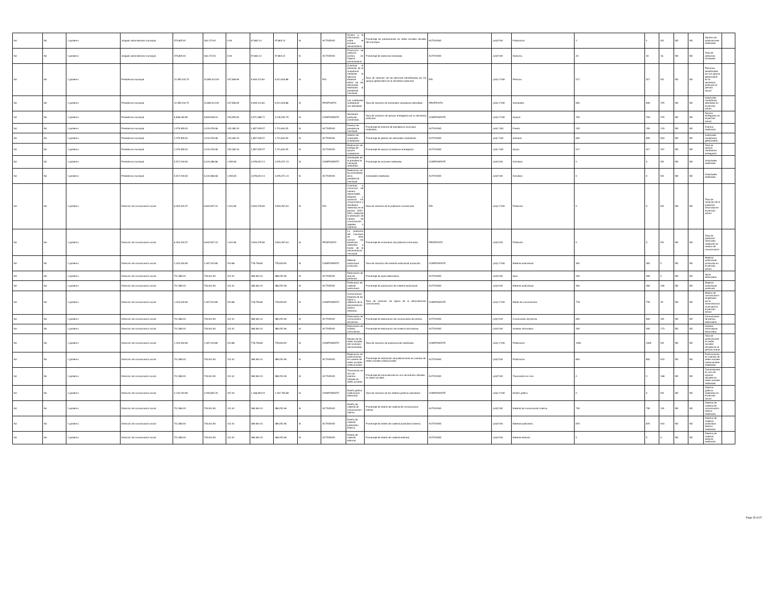| Nd | Nd | 1 gobierno | Juzgado administrativo municipal | 370,825.01 | 184,173.91 | 0.00 | 97,863.14 | 97,863.14 | SI | ACTIVIDAD | Acceso a la información sobre el proceso administrativo. | Porcentaje de publicaciones en redes sociales oficiales del municipio. | ACTIVIDAD | (a/b)*100 | Publicación. | 4 | 4 | ND | ND | ND | Número de publicaciones realizadas. | |
| Nd | Nd | 1 gobierno | Juzgado administrativo municipal | 370,825.01 | 184,173.91 | 0.00 | 97,863.14 | 97,863.14 | SI | ACTIVIDAD | Proporción de asesoría jurídica en materia administrativa. | Porcentaje de asesorías brindadas. | ACTIVIDAD | (a/b)*100 | Asesoría. | 40 | 40 | 18 | ND | ND | Total de asesorías brindadas. | |
| Nd | Nd | 1 gobierno | Presidencia municipal | 12,355,434.72 | 15,800,314.92 | 437,508.99 | 9,649,112.84 | 9,211,603.88 | SI | FIN | Contribuir al bienestar de la ciudadanía mediante la atención eficiente y eficaz de las demandas realizadas al presidente municipal. | Tasa de variación de las personas beneficiadas por los apoyos gestionados en la secretaría particular. | FIN | (a/b)-1*100 | Persona. | 517 | 517 | ND | ND | ND | Personas beneficiadas por los apoyos gestionados en la secretaría particular el período actual. | |
| Nd | Nd | 1 gobierno | Presidencia municipal | 12,355,434.72 | 15,800,314.92 | 437,508.99 | 9,649,112.84 | 9,211,603.88 | SI | PROPÓSITO | Las solicitudes ciudadanas son atendidas. | Tasa de variación de solicitudes ciudadanas atendidas. | PROPÓSITO | (a/b)-1*100 | Solicitudes | 600 | 600 | 379 | ND | ND | Solicitudes ciudadanas atendidas en el período actual. | |
| Nd | Nd | 1 gobierno | Presidencia municipal | 6,838,185.09 | 9,695,928.24 | 435,555.99 | 5,571,088.71 | 5,135,532.75 | SI | COMPONENTE | Secretaría particular coordinada. | Tasa de variación de apoyos entregados por la secretaría particular. | COMPONENTE | (a/b)-1*100 | Apoyos | 700 | 700 | 379 | ND | ND | Apoyos entregados en el período actual. | |
| Nd | Nd | 1 gobierno | Presidencia municipal | 2,279,395.03 | 3,231,976.08 | 145,185.33 | 1,857,029.57 | 1,711,844.25 | SI | ACTIVIDAD | Eventos de presidencia municipal. | Porcentaje de eventos de presidencia municipal realizados. | ACTIVIDAD | (a/b) *100 | Evento. | 150 | 150 | 133 | ND | ND | Eventos realizados. | |
| Nd | Nd | 1 gobierno | Presidencia municipal | 2,279,395.03 | 3,231,976.08 | 145,185.33 | 1,857,029.57 | 1,711,844.25 | SI | ACTIVIDAD | Gestión de solicitudes ciudadanas. | Porcentaje de gestión de solicitudes ciudadanas. | ACTIVIDAD | (a/b) *100 | Solicitud. | 600 | 600 | 503 | ND | ND | Solicitudes ciudadanas gestionadas | |
| Nd | Nd | 1 gobierno | Presidencia municipal | 2,279,395.03 | 3,231,976.08 | 145,185.33 | 1,857,029.57 | 1,711,844.25 | SI | ACTIVIDAD | Realización de entrega de apoyos ciudadanos. | Porcentaje de apoyos ciudadanos entregados. | ACTIVIDAD | (a/b) *100 | Apoyo. | 517 | 517 | 257 | ND | ND | Total de apoyos ciudadanos entregados | |
| Nd | Nd | 1 gobierno | Presidencia municipal | 5,517,249.63 | 6,104,386.68 | 1,953.00 | 4,078,024.13 | 4,076,071.13 | SI | COMPONENTE | Actividades de la presidencia municipal realizadas. | Porcentaje de acciones realizadas. | COMPONENTE | (a/b)*100 | Actividad. | 0 | 0 | ND | ND | ND | Actividades realizadas | |
| Nd | Nd | 1 gobierno | Presidencia municipal | 5,517,249.63 | 6,104,386.68 | 1,953.00 | 4,078,024.13 | 4,076,071.13 | SI | ACTIVIDAD | Realización de las actividades de la presidencia municipal. | Actividades realizadas | ACTIVIDAD | (a/b)*100 | Actividad. | 0 | 0 | ND | ND | ND | Actividades realizadas | |
| Nd | Nd | 1 gobierno | Dirección de comunicación social | 6,404,220.27 | 6,602,507.10 | 1,011.96 | 3,504,279.69 | 3,503,267.64 | SI | FIN | Contribuir a comunicar de manera responsable, eficiente y oportuna, los compromisos y resultados obtenidos en el periodo 2021-2024 mediante la utilización de medios de comunicación digitales o impresos. | Tasa de variación de la población comunicada. | FIN | (a/b)-1*100 | Población | 0 | 0 | ND | ND | ND | Tasa de variación de la población informada en el período actual. | |
| Nd | Nd | 1 gobierno | Dirección de comunicación social | 6,404,220.27 | 6,602,507.10 | 1,011.96 | 3,504,279.69 | 3,503,267.64 | SI | PROPÓSITO | La población del municipio de silao conoce los beneficios obtenidos a través de la administración municipal. | Porcentaje de incremento de población informada. | PROPÓSITO | (a/b)*100 | Población | 0 | 0 | ND | ND | ND | Total de población informada mediante los medios de comunicación | |
| Nd | Nd | 1 gobierno | Dirección de comunicación social | 1,423,160.06 | 1,467,223.80 | 224.88 | 778,728.82 | 778,503.92 | SI | COMPONENTE | Material audiovisual producido. | Tasa de variación del material audiovisual producido. | COMPONENTE | (a/b)-1*100 | Material audiovisual. | 362 | 362 | 0 | ND | ND | Material audiovisual producido en el período actual. | |
| Nd | Nd | 1 gobierno | Dirección de comunicación social | 711,580.03 | 733,611.90 | 112.44 | 389,364.41 | 389,251.96 | SI | ACTIVIDAD | Elaboración de spot de perifoneo. | Porcentaje de spots elaborados. | ACTIVIDAD | (a/b)*100 | Spot. | 200 | 200 | 0 | ND | ND | Spots elaborados. | |
| Nd | Nd | 1 gobierno | Dirección de comunicación social | 711,580.03 | 733,611.90 | 112.44 | 389,364.41 | 389,251.96 | SI | ACTIVIDAD | Publicación de material audiovisual. | Porcentaje de publicación de material audiovisual. | ACTIVIDAD | (a/b)*100 | Material audiovisual. | 300 | 300 | 206 | ND | ND | Material audiovisual publicado | |
| Nd | Nd | 1 gobierno | Dirección de comunicación social | 1,423,160.06 | 1,467,223.80 | 224.88 | 778,728.82 | 778,503.92 | SI | COMPONENTE | Comunicación eficiente de los logros y objetivos de la administración pública realizado. | Tasa de variación de logros de la administración comunicados. | COMPONENTE | (a/b)-1*100 | Medio de comunicación. | 778 | 778 | 35 | ND | ND | Medios de comunicación empleados por la administración municipal en el período actual. | |
| Nd | Nd | 1 gobierno | Dirección de comunicación social | 711,580.03 | 733,611.90 | 112.44 | 389,364.41 | 389,251.96 | SI | ACTIVIDAD | Elaboración de comunicados de prensa. | Porcentaje de elaboración de comunicados de prensa. | ACTIVIDAD | (a/b)*100 | Comunicado de prensa. | 600 | 600 | 261 | ND | ND | Comunicados de prensa elaborados. | |
| Nd | Nd | 1 gobierno | Dirección de comunicación social | 711,580.03 | 733,611.90 | 112.44 | 389,364.41 | 389,251.96 | SI | ACTIVIDAD | Elaboración de síntesis informativas. | Porcentaje de elaboración de síntesis informativas. | ACTIVIDAD | (a/b)*100 | Síntesis informativa. | 200 | 200 | 173 | ND | ND | Síntesis informativas elaboradas | |
| Nd | Nd | 1 gobierno | Dirección de comunicación social | 1,423,160.06 | 1,467,223.80 | 224.88 | 778,728.82 | 778,503.92 | SI | COMPONENTE | Manejo de las redes sociales del municipio administradas. | Tasa de variación de publicaciones realizadas. | COMPONENTE | (a/b)-1*100 | Publicación. | 1000 | 1000 | ND | ND | ND | Total de publicaciones en redes sociales oficiales en el periodo actual. | |
| Nd | Nd | 1 gobierno | Dirección de comunicación social | 711,580.03 | 733,611.90 | 112.44 | 389,364.41 | 389,251.96 | SI | ACTIVIDAD | Realización de publicaciones en cuentas de redes sociales institucionales. | Porcentaje de realización de publicaciones en cuentas de redes sociales institucionales. | ACTIVIDAD | (a/b)*100 | Publicación. | 800 | 800 | 915 | ND | ND | Publicaciones en cuentas de redes sociales institucionales realizadas. | |
| Nd | Nd | 1 gobierno | Dirección de comunicación social | 711,580.03 | 733,611.90 | 112.44 | 389,364.41 | 389,251.96 | SI | ACTIVIDAD | Transmisión en vivo de eventos oficiales en redes sociales. | Porcentaje de transmisiones en vivo de eventos oficiales en redes sociales. | ACTIVIDAD | (a/b)*100 | Transmisión en vivo. | 0 | 0 | 188 | ND | ND | Transmisiones en vivo de eventos oficiales en redes sociales realizadas. | |
| Nd | Nd | 1 gobierno | Dirección de comunicación social | 2,134,740.09 | 2,200,835.70 | 337.32 | 1,168,093.23 | 1,167,755.88 | SI | COMPONENTE | Diseño gráfico institucional elaborado. | Tasa de variación de los diseños gráficos solicitados | COMPONENTE | (a/b)-1*100 | Diseño gráfico. | 0 | 0 | ND | ND | ND | Diseños gráficos realizados en el período actual. | |
| Nd | Nd | 1 gobierno | Dirección de comunicación social | 711,580.03 | 733,611.90 | 112.44 | 389,364.41 | 389,251.96 | SI | ACTIVIDAD | Diseño de material de comunicación interna. | Porcentaje de diseño de material de comunicación interna. | ACTIVIDAD | (a/b)*100 | Material de comunicación interna. | 730 | 730 | 119 | ND | ND | Diseños de material de comunicación interna realizados. | |
| Nd | Nd | 1 gobierno | Dirección de comunicación social | 711,580.03 | 733,611.90 | 112.44 | 389,364.41 | 389,251.96 | SI | ACTIVIDAD | Diseño de material publicitario externo. | Porcentaje de diseño de material publicitario externo. | ACTIVIDAD | (a/b)*100 | Material publicitario. | 870 | 870 | 610 | ND | ND | Diseños de material publicitario externo realizados | |
| Nd | Nd | 1 gobierno | Dirección de comunicación social | 711,580.03 | 733,611.90 | 112.44 | 389,364.41 | 389,251.96 | SI | ACTIVIDAD | Diseño de material editorial. | Porcentaje de diseño de material editorial. | ACTIVIDAD | (a/b)*100 | Material editorial. | 5 | 5 | 0 | ND | ND | Diseños de material editorial realizados | |
Page 35 of 37